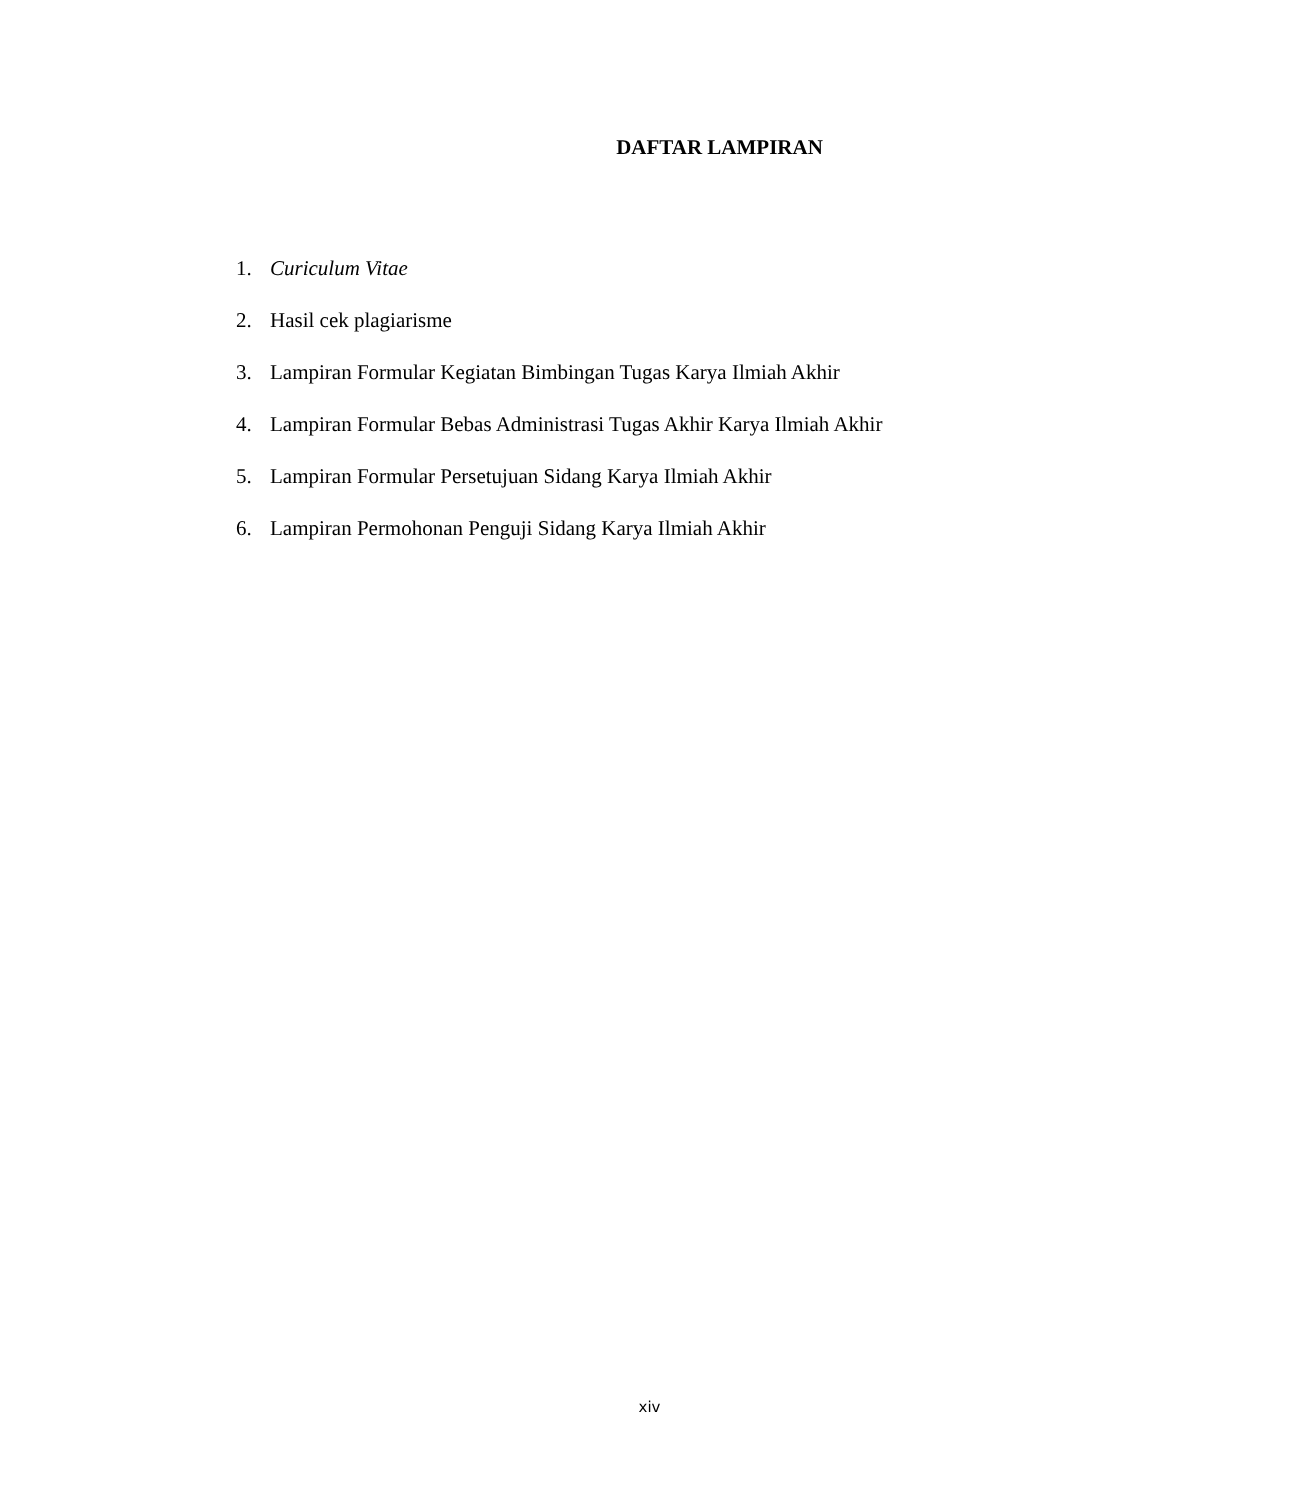DAFTAR LAMPIRAN
1. Curiculum Vitae
2. Hasil cek plagiarisme
3. Lampiran Formular Kegiatan Bimbingan Tugas Karya Ilmiah Akhir
4. Lampiran Formular Bebas Administrasi Tugas Akhir Karya Ilmiah Akhir
5. Lampiran Formular Persetujuan Sidang Karya Ilmiah Akhir
6. Lampiran Permohonan Penguji Sidang Karya Ilmiah Akhir
xiv